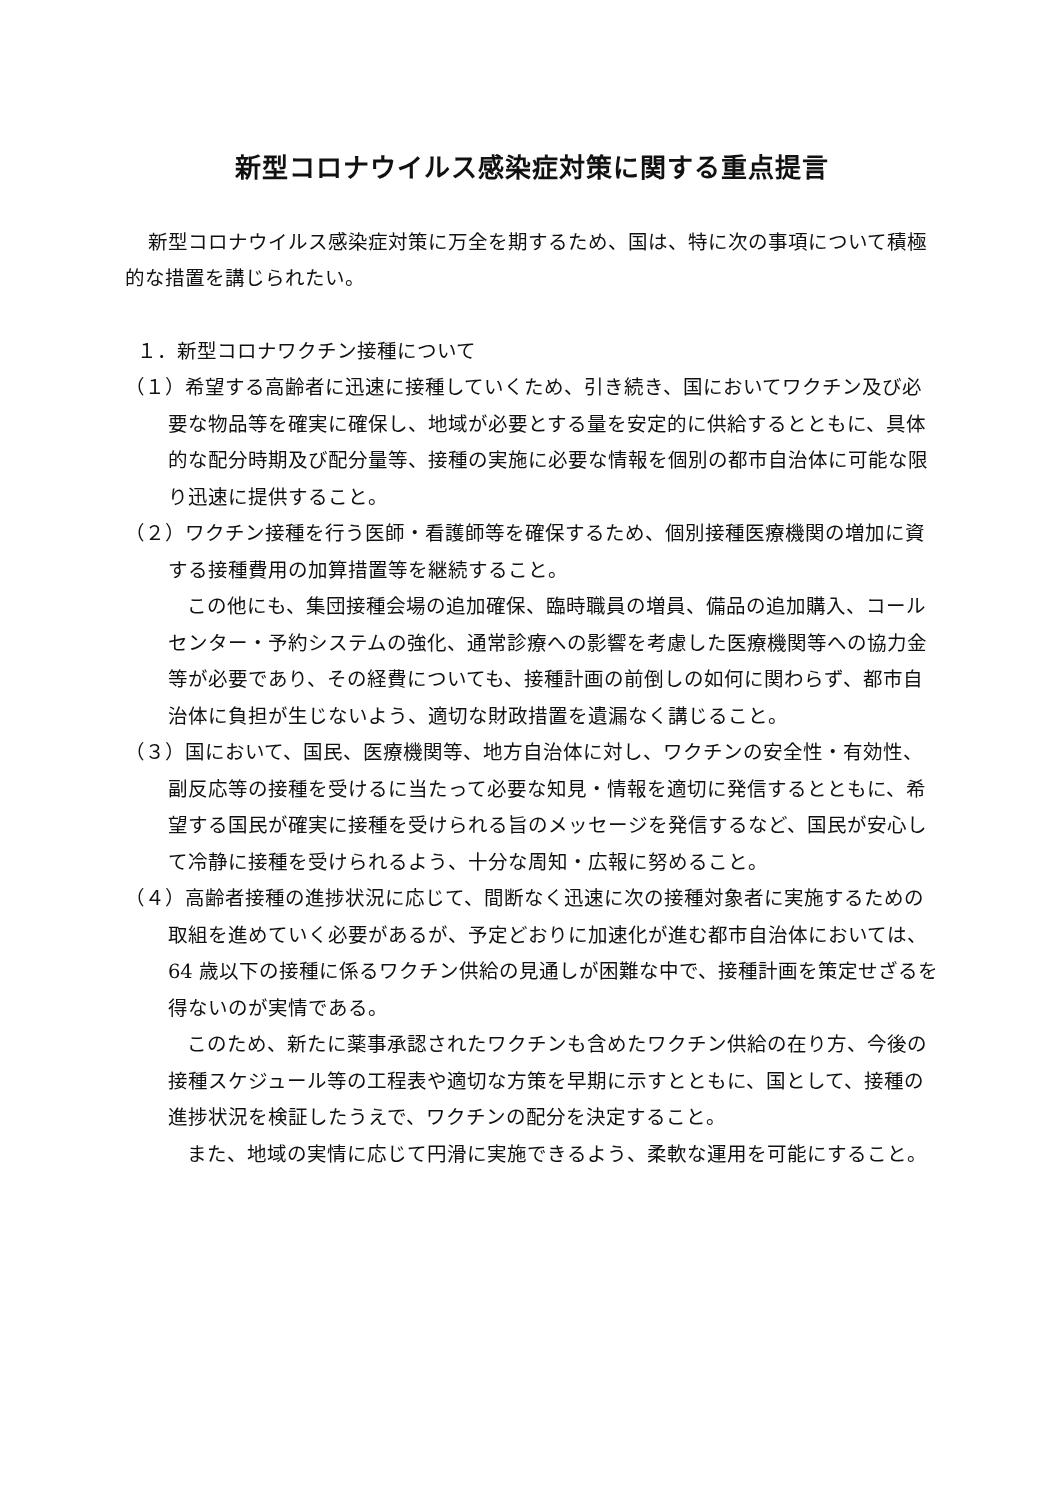新型コロナウイルス感染症対策に関する重点提言
新型コロナウイルス感染症対策に万全を期するため、国は、特に次の事項について積極的な措置を講じられたい。
１．新型コロナワクチン接種について
（１）希望する高齢者に迅速に接種していくため、引き続き、国においてワクチン及び必要な物品等を確実に確保し、地域が必要とする量を安定的に供給するとともに、具体的な配分時期及び配分量等、接種の実施に必要な情報を個別の都市自治体に可能な限り迅速に提供すること。
（２）ワクチン接種を行う医師・看護師等を確保するため、個別接種医療機関の増加に資する接種費用の加算措置等を継続すること。
この他にも、集団接種会場の追加確保、臨時職員の増員、備品の追加購入、コールセンター・予約システムの強化、通常診療への影響を考慮した医療機関等への協力金等が必要であり、その経費についても、接種計画の前倒しの如何に関わらず、都市自治体に負担が生じないよう、適切な財政措置を遺漏なく講じること。
（３）国において、国民、医療機関等、地方自治体に対し、ワクチンの安全性・有効性、副反応等の接種を受けるに当たって必要な知見・情報を適切に発信するとともに、希望する国民が確実に接種を受けられる旨のメッセージを発信するなど、国民が安心して冷静に接種を受けられるよう、十分な周知・広報に努めること。
（４）高齢者接種の進捗状況に応じて、間断なく迅速に次の接種対象者に実施するための取組を進めていく必要があるが、予定どおりに加速化が進む都市自治体においては、64 歳以下の接種に係るワクチン供給の見通しが困難な中で、接種計画を策定せざるを得ないのが実情である。
このため、新たに薬事承認されたワクチンも含めたワクチン供給の在り方、今後の接種スケジュール等の工程表や適切な方策を早期に示すとともに、国として、接種の進捗状況を検証したうえで、ワクチンの配分を決定すること。
また、地域の実情に応じて円滑に実施できるよう、柔軟な運用を可能にすること。